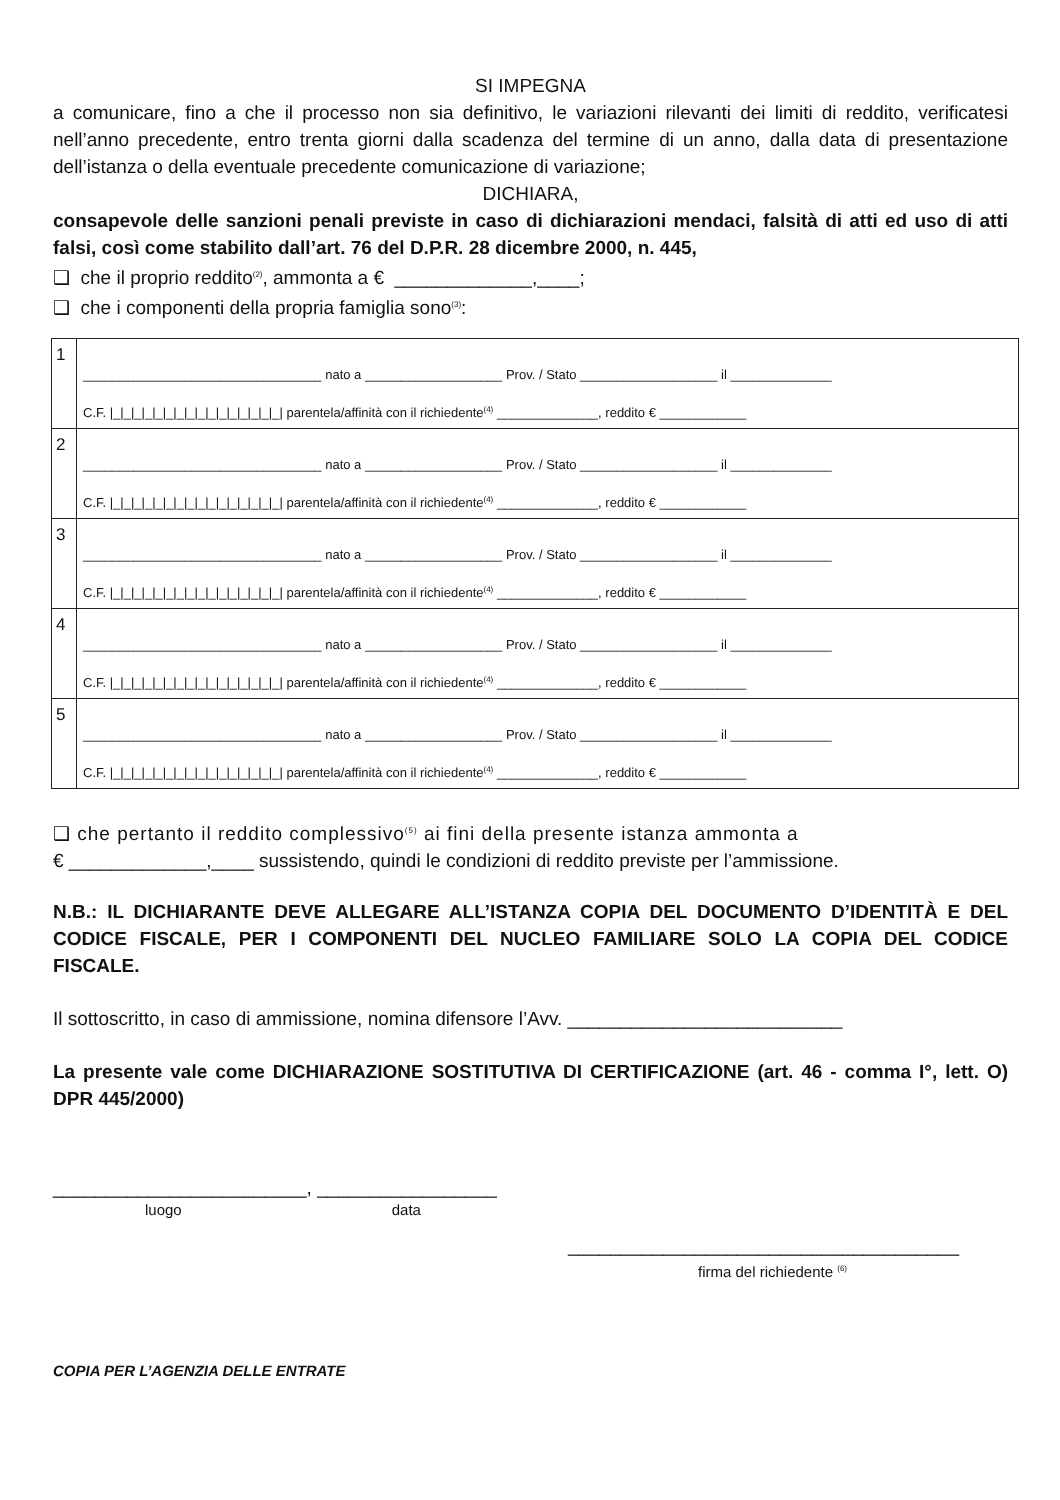SI IMPEGNA
a comunicare, fino a che il processo non sia definitivo, le variazioni rilevanti dei limiti di reddito, verificatesi nell’anno precedente, entro trenta giorni dalla scadenza del termine di un anno, dalla data di presentazione dell’istanza o della eventuale precedente comunicazione di variazione;
DICHIARA,
consapevole delle sanzioni penali previste in caso di dichiarazioni mendaci, falsità di atti ed uso di atti falsi, così come stabilito dall’art. 76 del D.P.R. 28 dicembre 2000, n. 445,
❑ che il proprio reddito<sup>(2)</sup>, ammonta a € _____________,____;
❑ che i componenti della propria famiglia sono<sup>(3)</sup>:
| 1 | _________________________________ nato a ___________________ Prov. / Stato ___________________ il ______________ C.F. /_/_/_/_/_/_/_/_/_/_/_/_/_/_/_/_/ parentela/affinità con il richiedente<sup>(4)</sup> ______________, reddito € ____________ |
| 2 | _________________________________ nato a ___________________ Prov. / Stato ___________________ il ______________ C.F. /_/_/_/_/_/_/_/_/_/_/_/_/_/_/_/_/ parentela/affinità con il richiedente<sup>(4)</sup> ______________, reddito € ____________ |
| 3 | _________________________________ nato a ___________________ Prov. / Stato ___________________ il ______________ C.F. /_/_/_/_/_/_/_/_/_/_/_/_/_/_/_/_/ parentela/affinità con il richiedente<sup>(4)</sup> ______________, reddito € ____________ |
| 4 | _________________________________ nato a ___________________ Prov. / Stato ___________________ il ______________ C.F. /_/_/_/_/_/_/_/_/_/_/_/_/_/_/_/_/ parentela/affinità con il richiedente<sup>(4)</sup> ______________, reddito € ____________ |
| 5 | _________________________________ nato a ___________________ Prov. / Stato ___________________ il ______________ C.F. /_/_/_/_/_/_/_/_/_/_/_/_/_/_/_/_/ parentela/affinità con il richiedente<sup>(4)</sup> ______________, reddito € ____________ |
❑ che pertanto il reddito complessivo<sup>(5)</sup> ai fini della presente istanza ammonta a
€ _____________,____ sussistendo, quindi le condizioni di reddito previste per l’ammissione.
N.B.: IL DICHIARANTE DEVE ALLEGARE ALL’ISTANZA COPIA DEL DOCUMENTO D’IDENTITÀ E DEL CODICE FISCALE, PER I COMPONENTI DEL NUCLEO FAMILIARE SOLO LA COPIA DEL CODICE FISCALE.
Il sottoscritto, in caso di ammissione, nomina difensore l’Avv. __________________________
La presente vale come DICHIARAZIONE SOSTITUTIVA DI CERTIFICAZIONE (art. 46 - comma I°, lett. O) DPR 445/2000)
________________________, _________________
luogo data
_____________________________________
firma del richiedente <sup>(6)</sup>
COPIA PER L’AGENZIA DELLE ENTRATE